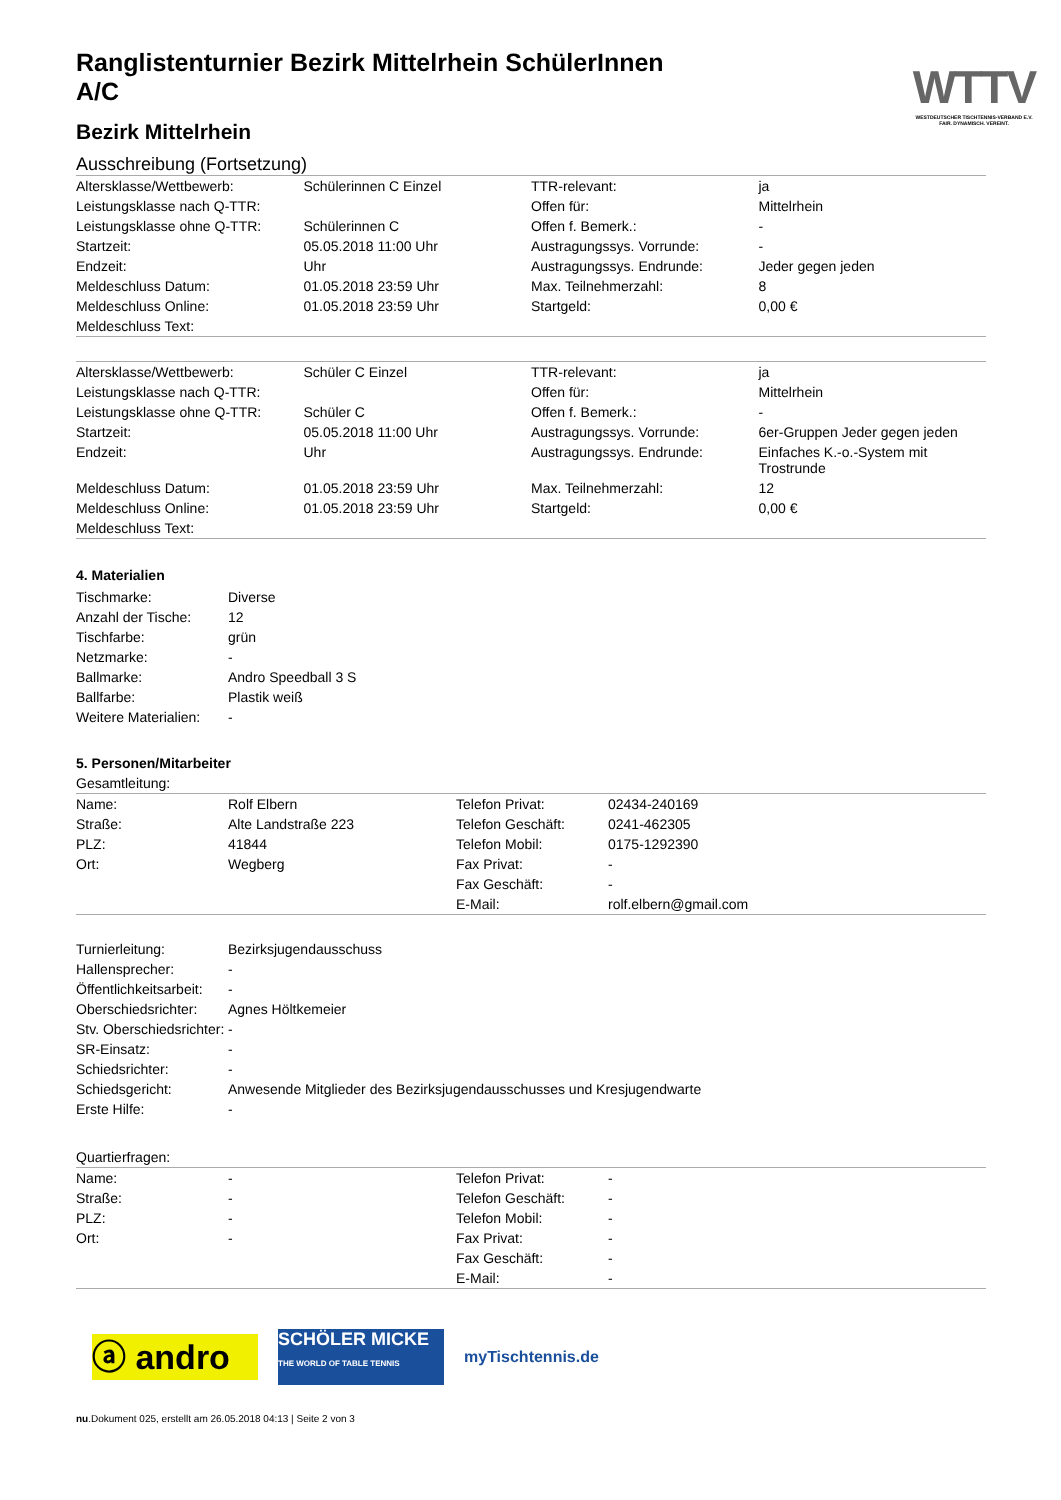WTTV
WESTDEUTSCHER TISCHTENNIS-VERBAND E.V.
FAIR. DYNAMISCH. VEREINT.
Ranglistenturnier Bezirk Mittelrhein SchülerInnen A/C
Bezirk Mittelrhein
Ausschreibung (Fortsetzung)
| Altersklasse/Wettbewerb: | Schülerinnen C Einzel | TTR-relevant: | ja |
| Leistungsklasse nach Q-TTR: | | Offen für: | Mittelrhein |
| Leistungsklasse ohne Q-TTR: | Schülerinnen C | Offen f. Bemerk.: | - |
| Startzeit: | 05.05.2018 11:00 Uhr | Austragungssys. Vorrunde: | - |
| Endzeit: | Uhr | Austragungssys. Endrunde: | Jeder gegen jeden |
| Meldeschluss Datum: | 01.05.2018 23:59 Uhr | Max. Teilnehmerzahl: | 8 |
| Meldeschluss Online: | 01.05.2018 23:59 Uhr | Startgeld: | 0,00 € |
| Meldeschluss Text: | | | |
| Altersklasse/Wettbewerb: | Schüler C Einzel | TTR-relevant: | ja |
| Leistungsklasse nach Q-TTR: | | Offen für: | Mittelrhein |
| Leistungsklasse ohne Q-TTR: | Schüler C | Offen f. Bemerk.: | - |
| Startzeit: | 05.05.2018 11:00 Uhr | Austragungssys. Vorrunde: | 6er-Gruppen Jeder gegen jeden |
| Endzeit: | Uhr | Austragungssys. Endrunde: | Einfaches K.-o.-System mit Trostrunde |
| Meldeschluss Datum: | 01.05.2018 23:59 Uhr | Max. Teilnehmerzahl: | 12 |
| Meldeschluss Online: | 01.05.2018 23:59 Uhr | Startgeld: | 0,00 € |
| Meldeschluss Text: | | | |
4. Materialien
| Tischmarke: | Diverse |
| Anzahl der Tische: | 12 |
| Tischfarbe: | grün |
| Netzmarke: | - |
| Ballmarke: | Andro Speedball 3 S |
| Ballfarbe: | Plastik weiß |
| Weitere Materialien: | - |
5. Personen/Mitarbeiter
Gesamtleitung:
| Name: | Rolf Elbern | Telefon Privat: | 02434-240169 |
| Straße: | Alte Landstraße 223 | Telefon Geschäft: | 0241-462305 |
| PLZ: | 41844 | Telefon Mobil: | 0175-1292390 |
| Ort: | Wegberg | Fax Privat: | - |
| | | Fax Geschäft: | - |
| | | E-Mail: | rolf.elbern@gmail.com |
| Turnierleitung: | Bezirksjugendausschuss |
| Hallensprecher: | - |
| Öffentlichkeitsarbeit: | - |
| Oberschiedsrichter: | Agnes Höltkemeier |
| Stv. Oberschiedsrichter: | - |
| SR-Einsatz: | - |
| Schiedsrichter: | - |
| Schiedsgericht: | Anwesende Mitglieder des Bezirksjugendausschusses und Kresjugendwarte |
| Erste Hilfe: | - |
Quartierfragen:
| Name: | - | Telefon Privat: | - |
| Straße: | - | Telefon Geschäft: | - |
| PLZ: | - | Telefon Mobil: | - |
| Ort: | - | Fax Privat: | - |
| | | Fax Geschäft: | - |
| | | E-Mail: | - |
ⓐ andro
SCHÖLER MICKE
THE WORLD OF TABLE TENNIS
myTischtennis.de
nu.Dokument 025, erstellt am 26.05.2018 04:13 | Seite 2 von 3